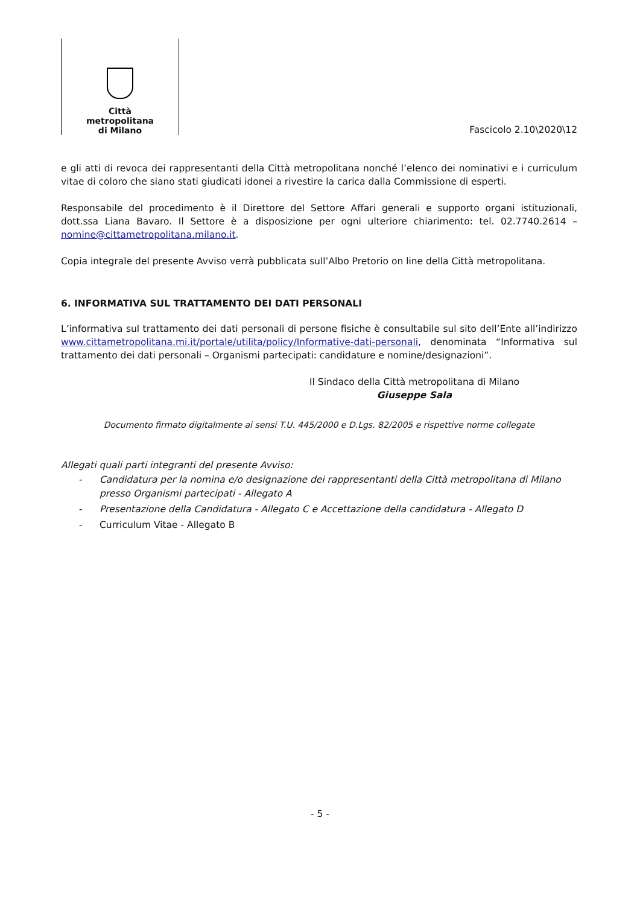Città
metropolitana
di Milano
Fascicolo 2.10\2020\12
e gli atti di revoca dei rappresentanti della Città metropolitana nonché l’elenco dei nominativi e i curriculum vitae di coloro che siano stati giudicati idonei a rivestire la carica dalla Commissione di esperti.
Responsabile del procedimento è il Direttore del Settore Affari generali e supporto organi istituzionali, dott.ssa Liana Bavaro. Il Settore è a disposizione per ogni ulteriore chiarimento: tel. 02.7740.2614 – nomine@cittametropolitana.milano.it.
Copia integrale del presente Avviso verrà pubblicata sull’Albo Pretorio on line della Città metropolitana.
6. INFORMATIVA SUL TRATTAMENTO DEI DATI PERSONALI
L’informativa sul trattamento dei dati personali di persone fisiche è consultabile sul sito dell’Ente all’indirizzo www.cittametropolitana.mi.it/portale/utilita/policy/Informative-dati-personali, denominata “Informativa sul trattamento dei dati personali – Organismi partecipati: candidature e nomine/designazioni”.
Il Sindaco della Città metropolitana di Milano
Giuseppe Sala
Documento firmato digitalmente ai sensi T.U. 445/2000 e D.Lgs. 82/2005 e rispettive norme collegate
Allegati quali parti integranti del presente Avviso:
- Candidatura per la nomina e/o designazione dei rappresentanti della Città metropolitana di Milano presso Organismi partecipati - Allegato A
- Presentazione della Candidatura - Allegato C e Accettazione della candidatura - Allegato D
- Curriculum Vitae - Allegato B
- 5 -